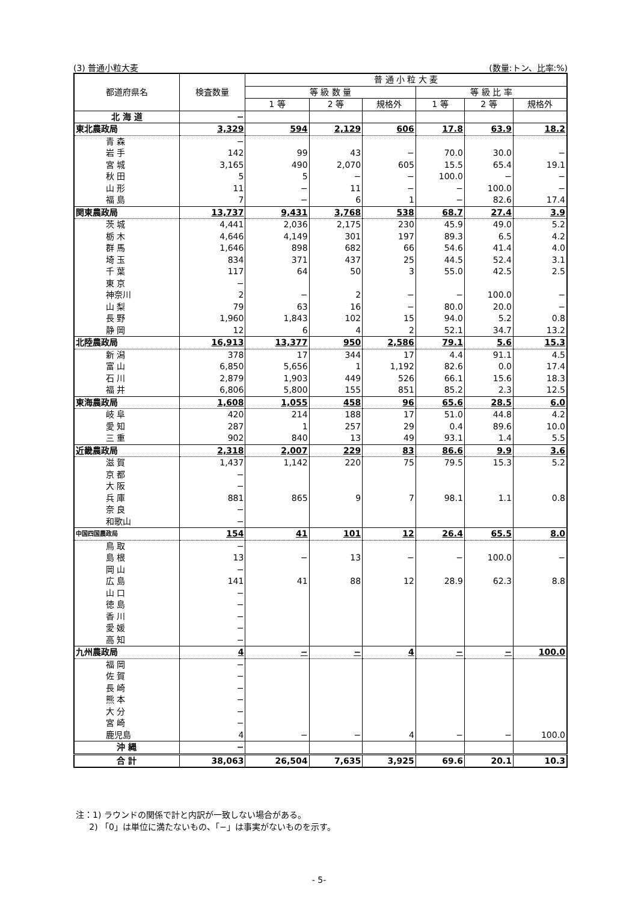(3) 普通小粒大麦 (数量:トン、比率:%)
| 都道府県名 | 検査数量 | 普 通 小 粒 大 麦 | | | | | |
| --- | --- | --- | --- | --- | --- | --- | --- |
| | | 等 級 数 量 | | | 等 級 比 率 | | |
| | | 1 等 | 2 等 | 規格外 | 1 等 | 2 等 | 規格外 |
| 北 海 道 | − | | | | | | |
| 東北農政局 | 3,329 | 594 | 2,129 | 606 | 17.8 | 63.9 | 18.2 |
| 青 森 | − | | | | | | |
| 岩 手 | 142 | 99 | 43 | − | 70.0 | 30.0 | − |
| 宮 城 | 3,165 | 490 | 2,070 | 605 | 15.5 | 65.4 | 19.1 |
| 秋 田 | 5 | 5 | − | − | 100.0 | − | − |
| 山 形 | 11 | − | 11 | − | − | 100.0 | − |
| 福 島 | 7 | − | 6 | 1 | − | 82.6 | 17.4 |
| 関東農政局 | 13,737 | 9,431 | 3,768 | 538 | 68.7 | 27.4 | 3.9 |
| 茨 城 | 4,441 | 2,036 | 2,175 | 230 | 45.9 | 49.0 | 5.2 |
| 栃 木 | 4,646 | 4,149 | 301 | 197 | 89.3 | 6.5 | 4.2 |
| 群 馬 | 1,646 | 898 | 682 | 66 | 54.6 | 41.4 | 4.0 |
| 埼 玉 | 834 | 371 | 437 | 25 | 44.5 | 52.4 | 3.1 |
| 千 葉 | 117 | 64 | 50 | 3 | 55.0 | 42.5 | 2.5 |
| 東 京 | − | | | | | | |
| 神奈川 | 2 | − | 2 | − | − | 100.0 | − |
| 山 梨 | 79 | 63 | 16 | − | 80.0 | 20.0 | − |
| 長 野 | 1,960 | 1,843 | 102 | 15 | 94.0 | 5.2 | 0.8 |
| 静 岡 | 12 | 6 | 4 | 2 | 52.1 | 34.7 | 13.2 |
| 北陸農政局 | 16,913 | 13,377 | 950 | 2,586 | 79.1 | 5.6 | 15.3 |
| 新 潟 | 378 | 17 | 344 | 17 | 4.4 | 91.1 | 4.5 |
| 富 山 | 6,850 | 5,656 | 1 | 1,192 | 82.6 | 0.0 | 17.4 |
| 石 川 | 2,879 | 1,903 | 449 | 526 | 66.1 | 15.6 | 18.3 |
| 福 井 | 6,806 | 5,800 | 155 | 851 | 85.2 | 2.3 | 12.5 |
| 東海農政局 | 1,608 | 1,055 | 458 | 96 | 65.6 | 28.5 | 6.0 |
| 岐 阜 | 420 | 214 | 188 | 17 | 51.0 | 44.8 | 4.2 |
| 愛 知 | 287 | 1 | 257 | 29 | 0.4 | 89.6 | 10.0 |
| 三 重 | 902 | 840 | 13 | 49 | 93.1 | 1.4 | 5.5 |
| 近畿農政局 | 2,318 | 2,007 | 229 | 83 | 86.6 | 9.9 | 3.6 |
| 滋 賀 | 1,437 | 1,142 | 220 | 75 | 79.5 | 15.3 | 5.2 |
| 京 都 | − | | | | | | |
| 大 阪 | − | | | | | | |
| 兵 庫 | 881 | 865 | 9 | 7 | 98.1 | 1.1 | 0.8 |
| 奈 良 | − | | | | | | |
| 和歌山 | − | | | | | | |
| 中国四国農政局 | 154 | 41 | 101 | 12 | 26.4 | 65.5 | 8.0 |
| 鳥 取 | − | | | | | | |
| 島 根 | 13 | − | 13 | − | − | 100.0 | − |
| 岡 山 | − | | | | | | |
| 広 島 | 141 | 41 | 88 | 12 | 28.9 | 62.3 | 8.8 |
| 山 口 | − | | | | | | |
| 徳 島 | − | | | | | | |
| 香 川 | − | | | | | | |
| 愛 媛 | − | | | | | | |
| 高 知 | − | | | | | | |
| 九州農政局 | 4 | − | − | 4 | − | − | 100.0 |
| 福 岡 | − | | | | | | |
| 佐 賀 | − | | | | | | |
| 長 崎 | − | | | | | | |
| 熊 本 | − | | | | | | |
| 大 分 | − | | | | | | |
| 宮 崎 | − | | | | | | |
| 鹿児島 | 4 | − | − | 4 | − | − | 100.0 |
| 沖 縄 | − | | | | | | |
| 合 計 | 38,063 | 26,504 | 7,635 | 3,925 | 69.6 | 20.1 | 10.3 |
注：1) ラウンドの関係で計と内訳が一致しない場合がある。
2) 「0」は単位に満たないもの、「−」は事実がないものを示す。
- 5-